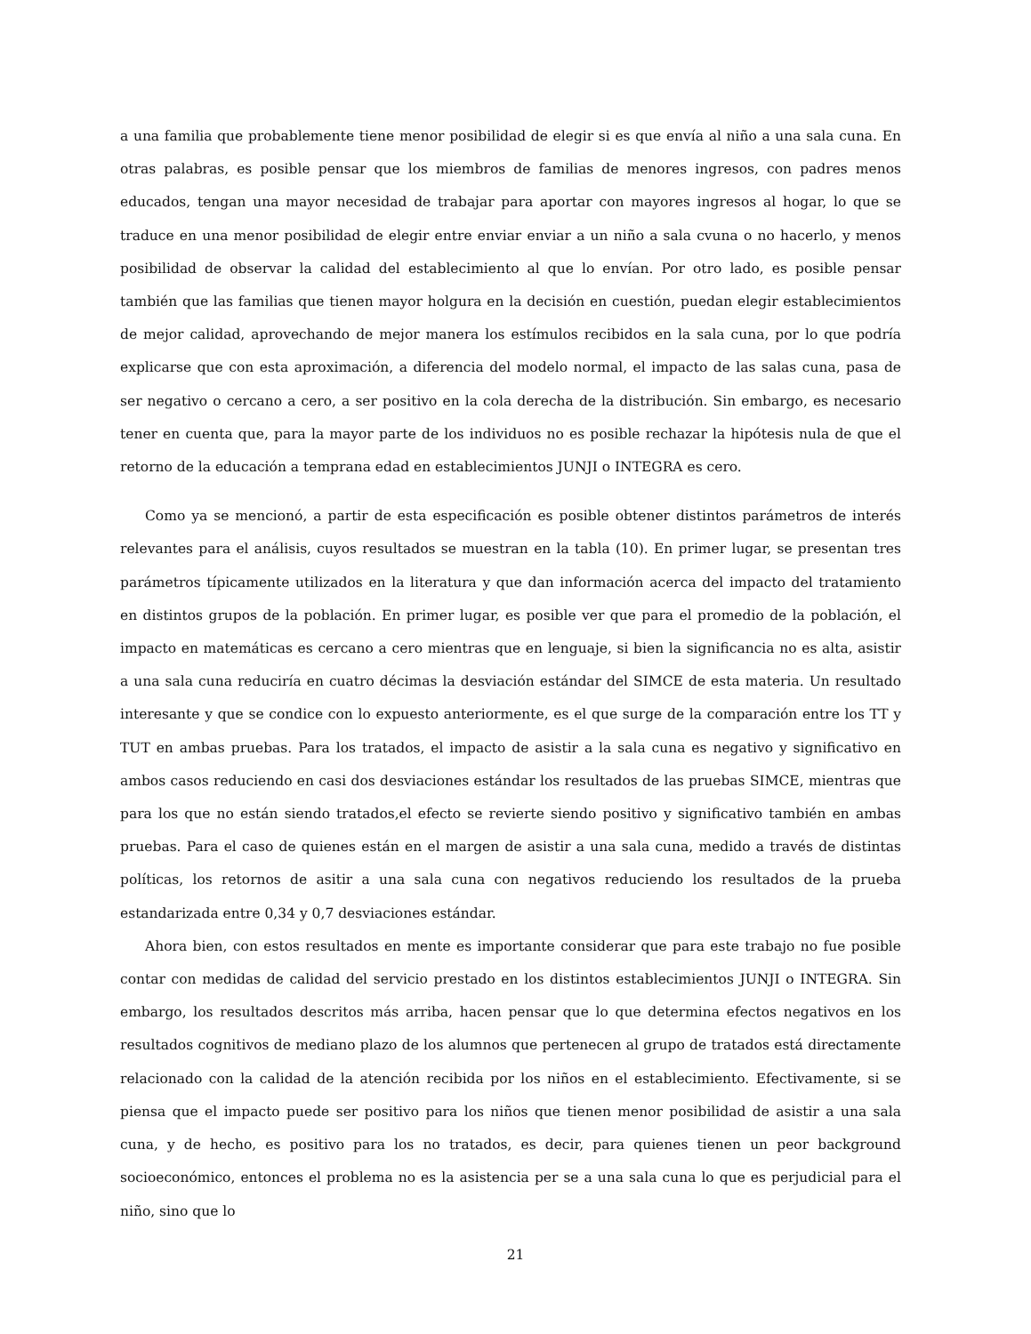a una familia que probablemente tiene menor posibilidad de elegir si es que envía al niño a una sala cuna. En otras palabras, es posible pensar que los miembros de familias de menores ingresos, con padres menos educados, tengan una mayor necesidad de trabajar para aportar con mayores ingresos al hogar, lo que se traduce en una menor posibilidad de elegir entre enviar enviar a un niño a sala cvuna o no hacerlo, y menos posibilidad de observar la calidad del establecimiento al que lo envían. Por otro lado, es posible pensar también que las familias que tienen mayor holgura en la decisión en cuestión, puedan elegir establecimientos de mejor calidad, aprovechando de mejor manera los estímulos recibidos en la sala cuna, por lo que podría explicarse que con esta aproximación, a diferencia del modelo normal, el impacto de las salas cuna, pasa de ser negativo o cercano a cero, a ser positivo en la cola derecha de la distribución. Sin embargo, es necesario tener en cuenta que, para la mayor parte de los individuos no es posible rechazar la hipótesis nula de que el retorno de la educación a temprana edad en establecimientos JUNJI o INTEGRA es cero.
Como ya se mencionó, a partir de esta especificación es posible obtener distintos parámetros de interés relevantes para el análisis, cuyos resultados se muestran en la tabla (10). En primer lugar, se presentan tres parámetros típicamente utilizados en la literatura y que dan información acerca del impacto del tratamiento en distintos grupos de la población. En primer lugar, es posible ver que para el promedio de la población, el impacto en matemáticas es cercano a cero mientras que en lenguaje, si bien la significancia no es alta, asistir a una sala cuna reduciría en cuatro décimas la desviación estándar del SIMCE de esta materia. Un resultado interesante y que se condice con lo expuesto anteriormente, es el que surge de la comparación entre los TT y TUT en ambas pruebas. Para los tratados, el impacto de asistir a la sala cuna es negativo y significativo en ambos casos reduciendo en casi dos desviaciones estándar los resultados de las pruebas SIMCE, mientras que para los que no están siendo tratados,el efecto se revierte siendo positivo y significativo también en ambas pruebas. Para el caso de quienes están en el margen de asistir a una sala cuna, medido a través de distintas políticas, los retornos de asitir a una sala cuna con negativos reduciendo los resultados de la prueba estandarizada entre 0,34 y 0,7 desviaciones estándar.
Ahora bien, con estos resultados en mente es importante considerar que para este trabajo no fue posible contar con medidas de calidad del servicio prestado en los distintos establecimientos JUNJI o INTEGRA. Sin embargo, los resultados descritos más arriba, hacen pensar que lo que determina efectos negativos en los resultados cognitivos de mediano plazo de los alumnos que pertenecen al grupo de tratados está directamente relacionado con la calidad de la atención recibida por los niños en el establecimiento. Efectivamente, si se piensa que el impacto puede ser positivo para los niños que tienen menor posibilidad de asistir a una sala cuna, y de hecho, es positivo para los no tratados, es decir, para quienes tienen un peor background socioeconómico, entonces el problema no es la asistencia per se a una sala cuna lo que es perjudicial para el niño, sino que lo
21